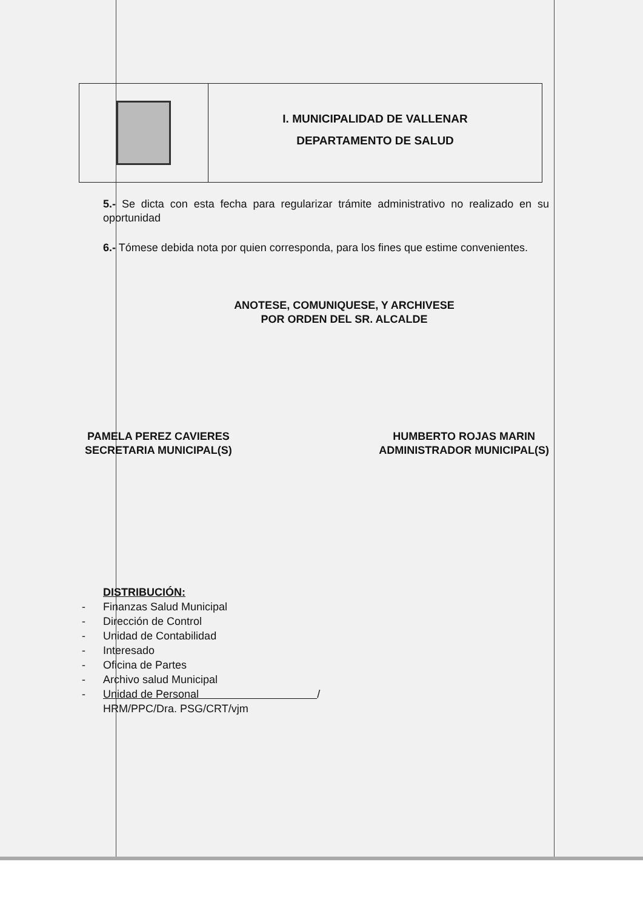I. MUNICIPALIDAD DE VALLENAR
DEPARTAMENTO DE SALUD
5.- Se dicta con esta fecha para regularizar trámite administrativo no realizado en su oportunidad
6.- Tómese debida nota por quien corresponda, para los fines que estime convenientes.
ANOTESE, COMUNIQUESE, Y ARCHIVESE
POR ORDEN DEL SR. ALCALDE
PAMELA PEREZ CAVIERES
SECRETARIA MUNICIPAL(S)
HUMBERTO ROJAS MARIN
ADMINISTRADOR MUNICIPAL(S)
DISTRIBUCIÓN:
- Finanzas Salud Municipal
- Dirección de Control
- Unidad de Contabilidad
- Interesado
- Oficina de Partes
- Archivo salud Municipal
- Unidad de Personal /
HRM/PPC/Dra. PSG/CRT/vjm